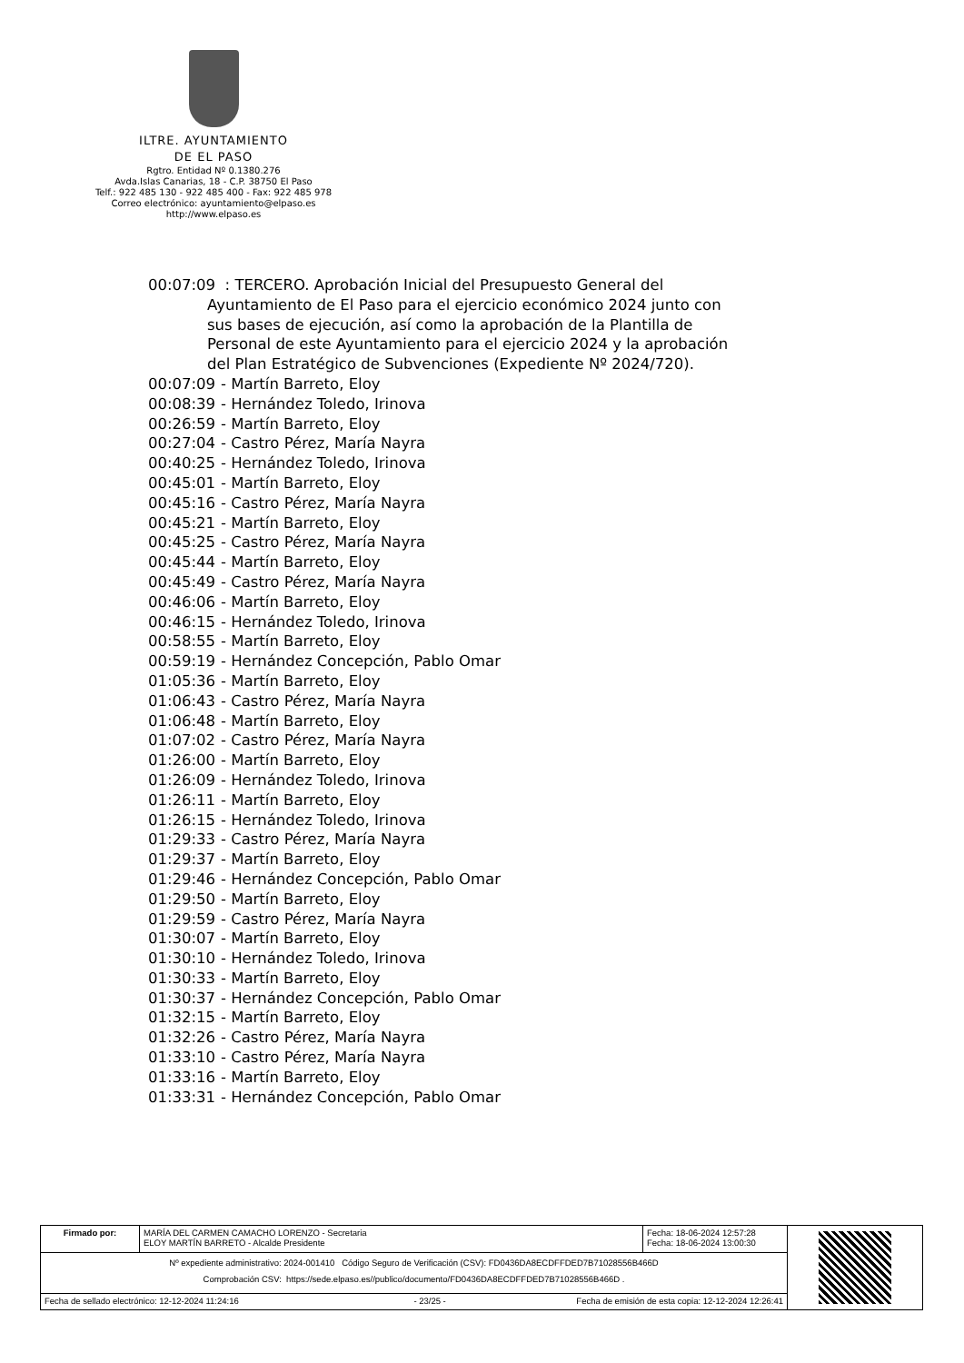ILTRE. AYUNTAMIENTO
DE EL PASO
Rgtro. Entidad Nº 0.1380.276
Avda.Islas Canarias, 18 - C.P. 38750 El Paso
Telf.: 922 485 130 - 922 485 400 - Fax: 922 485 978
Correo electrónico: ayuntamiento@elpaso.es
http://www.elpaso.es
00:07:09 : TERCERO. Aprobación Inicial del Presupuesto General del
Ayuntamiento de El Paso para el ejercicio económico 2024 junto con sus bases de ejecución, así como la aprobación de la Plantilla de Personal de este Ayuntamiento para el ejercicio 2024 y la aprobación del Plan Estratégico de Subvenciones (Expediente Nº 2024/720).
00:07:09 - Martín Barreto, Eloy
00:08:39 - Hernández Toledo, Irinova
00:26:59 - Martín Barreto, Eloy
00:27:04 - Castro Pérez, María Nayra
00:40:25 - Hernández Toledo, Irinova
00:45:01 - Martín Barreto, Eloy
00:45:16 - Castro Pérez, María Nayra
00:45:21 - Martín Barreto, Eloy
00:45:25 - Castro Pérez, María Nayra
00:45:44 - Martín Barreto, Eloy
00:45:49 - Castro Pérez, María Nayra
00:46:06 - Martín Barreto, Eloy
00:46:15 - Hernández Toledo, Irinova
00:58:55 - Martín Barreto, Eloy
00:59:19 - Hernández Concepción, Pablo Omar
01:05:36 - Martín Barreto, Eloy
01:06:43 - Castro Pérez, María Nayra
01:06:48 - Martín Barreto, Eloy
01:07:02 - Castro Pérez, María Nayra
01:26:00 - Martín Barreto, Eloy
01:26:09 - Hernández Toledo, Irinova
01:26:11 - Martín Barreto, Eloy
01:26:15 - Hernández Toledo, Irinova
01:29:33 - Castro Pérez, María Nayra
01:29:37 - Martín Barreto, Eloy
01:29:46 - Hernández Concepción, Pablo Omar
01:29:50 - Martín Barreto, Eloy
01:29:59 - Castro Pérez, María Nayra
01:30:07 - Martín Barreto, Eloy
01:30:10 - Hernández Toledo, Irinova
01:30:33 - Martín Barreto, Eloy
01:30:37 - Hernández Concepción, Pablo Omar
01:32:15 - Martín Barreto, Eloy
01:32:26 - Castro Pérez, María Nayra
01:33:10 - Castro Pérez, María Nayra
01:33:16 - Martín Barreto, Eloy
01:33:31 - Hernández Concepción, Pablo Omar
| Firmado por: | MARÍA DEL CARMEN CAMACHO LORENZO - Secretaria ELOY MARTÍN BARRETO - Alcalde Presidente | Fecha: 18-06-2024 12:57:28 Fecha: 18-06-2024 13:00:30 | |
| Nº expediente administrativo: 2024-001410 Código Seguro de Verificación (CSV): FD0436DA8ECDFFDED7B71028556B466D Comprobación CSV: https://sede.elpaso.es//publico/documento/FD0436DA8ECDFFDED7B71028556B466D . | | | |
| Fecha de sellado electrónico: 12-12-2024 11:24:16 - 23/25 - Fecha de emisión de esta copia: 12-12-2024 12:26:41 | | | |